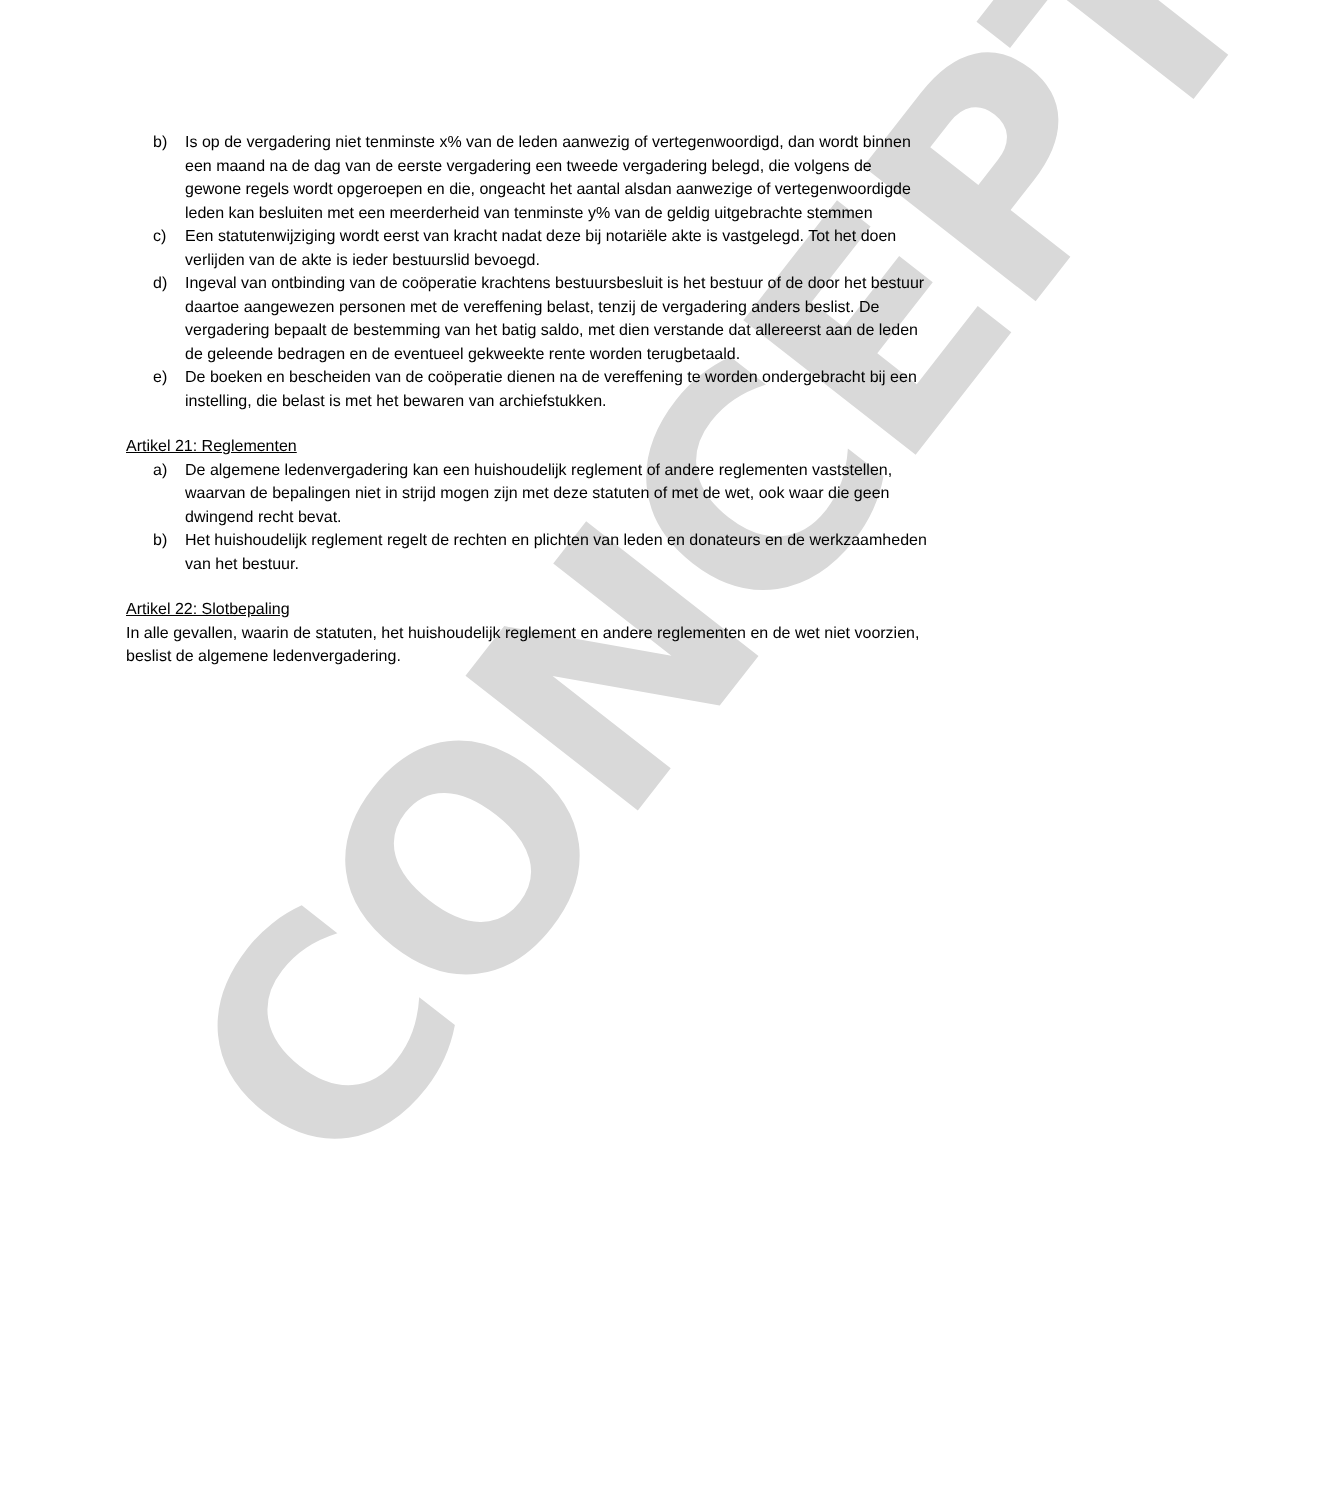CONCEPT
b) Is op de vergadering niet tenminste x% van de leden aanwezig of vertegenwoordigd, dan wordt binnen een maand na de dag van de eerste vergadering een tweede vergadering belegd, die volgens de gewone regels wordt opgeroepen en die, ongeacht het aantal alsdan aanwezige of vertegenwoordigde leden kan besluiten met een meerderheid van tenminste y% van de geldig uitgebrachte stemmen
c) Een statutenwijziging wordt eerst van kracht nadat deze bij notariële akte is vastgelegd. Tot het doen verlijden van de akte is ieder bestuurslid bevoegd.
d) Ingeval van ontbinding van de coöperatie krachtens bestuursbesluit is het bestuur of de door het bestuur daartoe aangewezen personen met de vereffening belast, tenzij de vergadering anders beslist. De vergadering bepaalt de bestemming van het batig saldo, met dien verstande dat allereerst aan de leden de geleende bedragen en de eventueel gekweekte rente worden terugbetaald.
e) De boeken en bescheiden van de coöperatie dienen na de vereffening te worden ondergebracht bij een instelling, die belast is met het bewaren van archiefstukken.
Artikel 21: Reglementen
a) De algemene ledenvergadering kan een huishoudelijk reglement of andere reglementen vaststellen, waarvan de bepalingen niet in strijd mogen zijn met deze statuten of met de wet, ook waar die geen dwingend recht bevat.
b) Het huishoudelijk reglement regelt de rechten en plichten van leden en donateurs en de werkzaamheden van het bestuur.
Artikel 22: Slotbepaling
In alle gevallen, waarin de statuten, het huishoudelijk reglement en andere reglementen en de wet niet voorzien, beslist de algemene ledenvergadering.